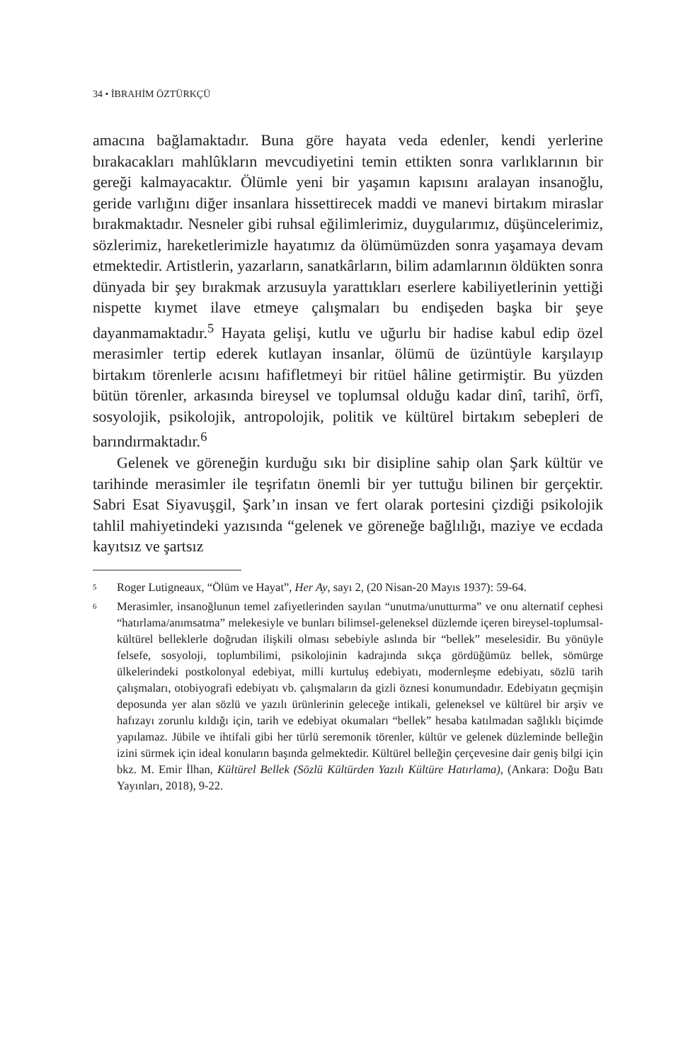34 • İBRAHİM ÖZTÜRKÇÜ
amacına bağlamaktadır. Buna göre hayata veda edenler, kendi yerlerine bırakacakları mahlûkların mevcudiyetini temin ettikten sonra varlıklarının bir gereği kalmayacaktır. Ölümle yeni bir yaşamın kapısını aralayan insanoğlu, geride varlığını diğer insanlara hissettirecek maddi ve manevi birtakım miraslar bırakmaktadır. Nesneler gibi ruhsal eğilimlerimiz, duygularımız, düşüncelerimiz, sözlerimiz, hareketlerimizle hayatımız da ölümümüzden sonra yaşamaya devam etmektedir. Artistlerin, yazarların, sanatkârların, bilim adamlarının öldükten sonra dünyada bir şey bırakmak arzusuyla yarattıkları eserlere kabiliyetlerinin yettiği nispette kıymet ilave etmeye çalışmaları bu endişeden başka bir şeye dayanmamaktadır.<sup>5</sup> Hayata gelişi, kutlu ve uğurlu bir hadise kabul edip özel merasimler tertip ederek kutlayan insanlar, ölümü de üzüntüyle karşılayıp birtakım törenlerle acısını hafifletmeyi bir ritüel hâline getirmiştir. Bu yüzden bütün törenler, arkasında bireysel ve toplumsal olduğu kadar dinî, tarihî, örfî, sosyolojik, psikolojik, antropolojik, politik ve kültürel birtakım sebepleri de barındırmaktadır.<sup>6</sup>
Gelenek ve göreneğin kurduğu sıkı bir disipline sahip olan Şark kültür ve tarihinde merasimler ile teşrifatın önemli bir yer tuttuğu bilinen bir gerçektir. Sabri Esat Siyavuşgil, Şark’ın insan ve fert olarak portesini çizdiği psikolojik tahlil mahiyetindeki yazısında “gelenek ve göreneğe bağlılığı, maziye ve ecdada kayıtsız ve şartsız
<sup>5</sup>
Roger Lutigneaux, “Ölüm ve Hayat”, Her Ay, sayı 2, (20 Nisan-20 Mayıs 1937): 59-64.
<sup>6</sup>
Merasimler, insanoğlunun temel zafiyetlerinden sayılan “unutma/unutturma” ve onu alternatif cephesi “hatırlama/anımsatma” melekesiyle ve bunları bilimsel-geleneksel düzlemde içeren bireysel-toplumsal-kültürel belleklerle doğrudan ilişkili olması sebebiyle aslında bir “bellek” meselesidir. Bu yönüyle felsefe, sosyoloji, toplumbilimi, psikolojinin kadrajında sıkça gördüğümüz bellek, sömürge ülkelerindeki postkolonyal edebiyat, milli kurtuluş edebiyatı, modernleşme edebiyatı, sözlü tarih çalışmaları, otobiyografi edebiyatı vb. çalışmaların da gizli öznesi konumundadır. Edebiyatın geçmişin deposunda yer alan sözlü ve yazılı ürünlerinin geleceğe intikali, geleneksel ve kültürel bir arşiv ve hafızayı zorunlu kıldığı için, tarih ve edebiyat okumaları “bellek” hesaba katılmadan sağlıklı biçimde yapılamaz. Jübile ve ihtifali gibi her türlü seremonik törenler, kültür ve gelenek düzleminde belleğin izini sürmek için ideal konuların başında gelmektedir. Kültürel belleğin çerçevesine dair geniş bilgi için bkz. M. Emir İlhan, Kültürel Bellek (Sözlü Kültürden Yazılı Kültüre Hatırlama), (Ankara: Doğu Batı Yayınları, 2018), 9-22.